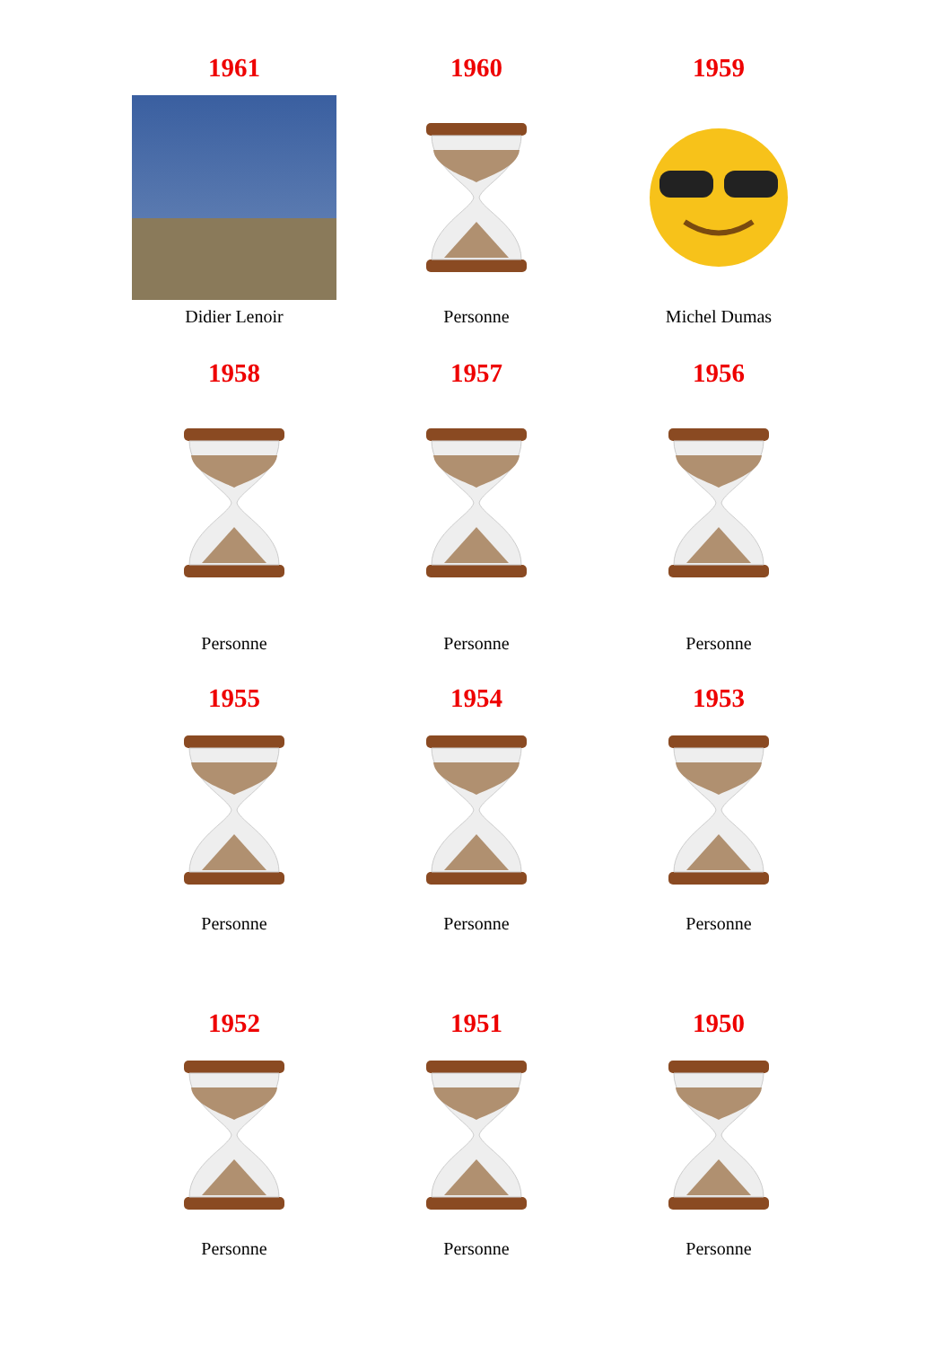1961
Didier Lenoir
1960
Personne
1959
Michel Dumas
1958
Personne
1957
Personne
1956
Personne
1955
Personne
1954
Personne
1953
Personne
1952
Personne
1951
Personne
1950
Personne